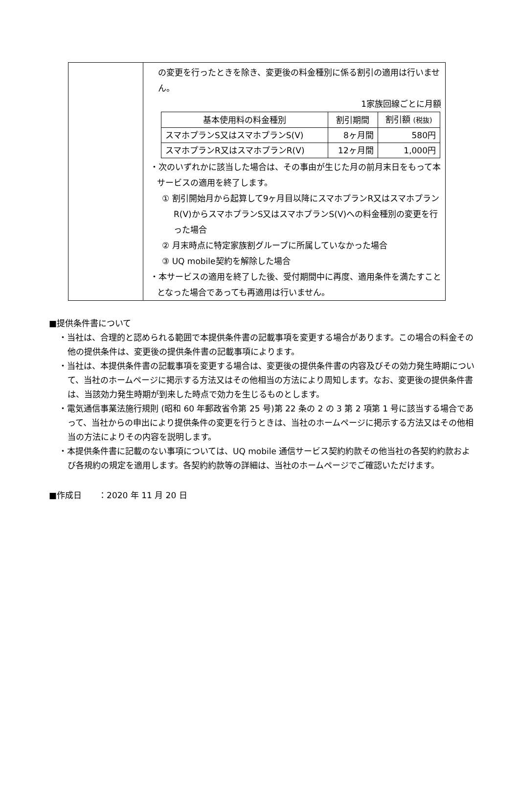| | の変更を行ったときを除き、変更後の料金種別に係る割引の適用は行いません。 1家族回線ごとに月額 / 基本使用料の料金種別 / 割引期間 / 割引額 (税抜) / / --- / --- / --- / / スマホプランS又はスマホプランS(V) / 8ヶ月間 / 580円 / / スマホプランR又はスマホプランR(V) / 12ヶ月間 / 1,000円 / ・次のいずれかに該当した場合は、その事由が生じた月の前月末日をもって本サービスの適用を終了します。 ① 割引開始月から起算して9ヶ月目以降にスマホプランR又はスマホプランR(V)からスマホプランS又はスマホプランS(V)への料金種別の変更を行った場合 ② 月末時点に特定家族割グループに所属していなかった場合 ③ UQ mobile契約を解除した場合 ・本サービスの適用を終了した後、受付期間中に再度、適用条件を満たすこととなった場合であっても再適用は行いません。 |
■提供条件書について
・当社は、合理的と認められる範囲で本提供条件書の記載事項を変更する場合があります。この場合の料金その他の提供条件は、変更後の提供条件書の記載事項によります。
・当社は、本提供条件書の記載事項を変更する場合は、変更後の提供条件書の内容及びその効力発生時期について、当社のホームページに掲示する方法又はその他相当の方法により周知します。なお、変更後の提供条件書は、当該効力発生時期が到来した時点で効力を生じるものとします。
・電気通信事業法施行規則 (昭和 60 年郵政省令第 25 号)第 22 条の 2 の 3 第 2 項第 1 号に該当する場合であって、当社からの申出により提供条件の変更を行うときは、当社のホームページに掲示する方法又はその他相当の方法によりその内容を説明します。
・本提供条件書に記載のない事項については、UQ mobile 通信サービス契約約款その他当社の各契約約款および各規約の規定を適用します。各契約約款等の詳細は、当社のホームページでご確認いただけます。
■作成日　　：2020 年 11 月 20 日